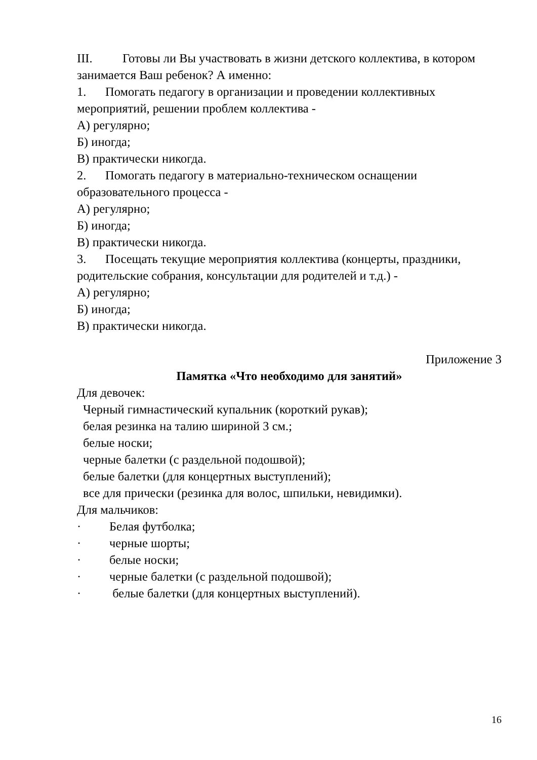III. Готовы ли Вы участвовать в жизни детского коллектива, в котором занимается Ваш ребенок? А именно:
1. Помогать педагогу в организации и проведении коллективных мероприятий, решении проблем коллектива -
А) регулярно;
Б) иногда;
В) практически никогда.
2. Помогать педагогу в материально-техническом оснащении образовательного процесса -
А) регулярно;
Б) иногда;
В) практически никогда.
3. Посещать текущие мероприятия коллектива (концерты, праздники, родительские собрания, консультации для родителей и т.д.) -
А) регулярно;
Б) иногда;
В) практически никогда.
Приложение 3
Памятка «Что необходимо для занятий»
Для девочек:
Черный гимнастический купальник (короткий рукав);
белая резинка на талию шириной 3 см.;
белые носки;
черные балетки (с раздельной подошвой);
белые балетки (для концертных выступлений);
все для прически (резинка для волос, шпильки, невидимки).
Для мальчиков:
· Белая футболка;
· черные шорты;
· белые носки;
· черные балетки (с раздельной подошвой);
· белые балетки (для концертных выступлений).
16